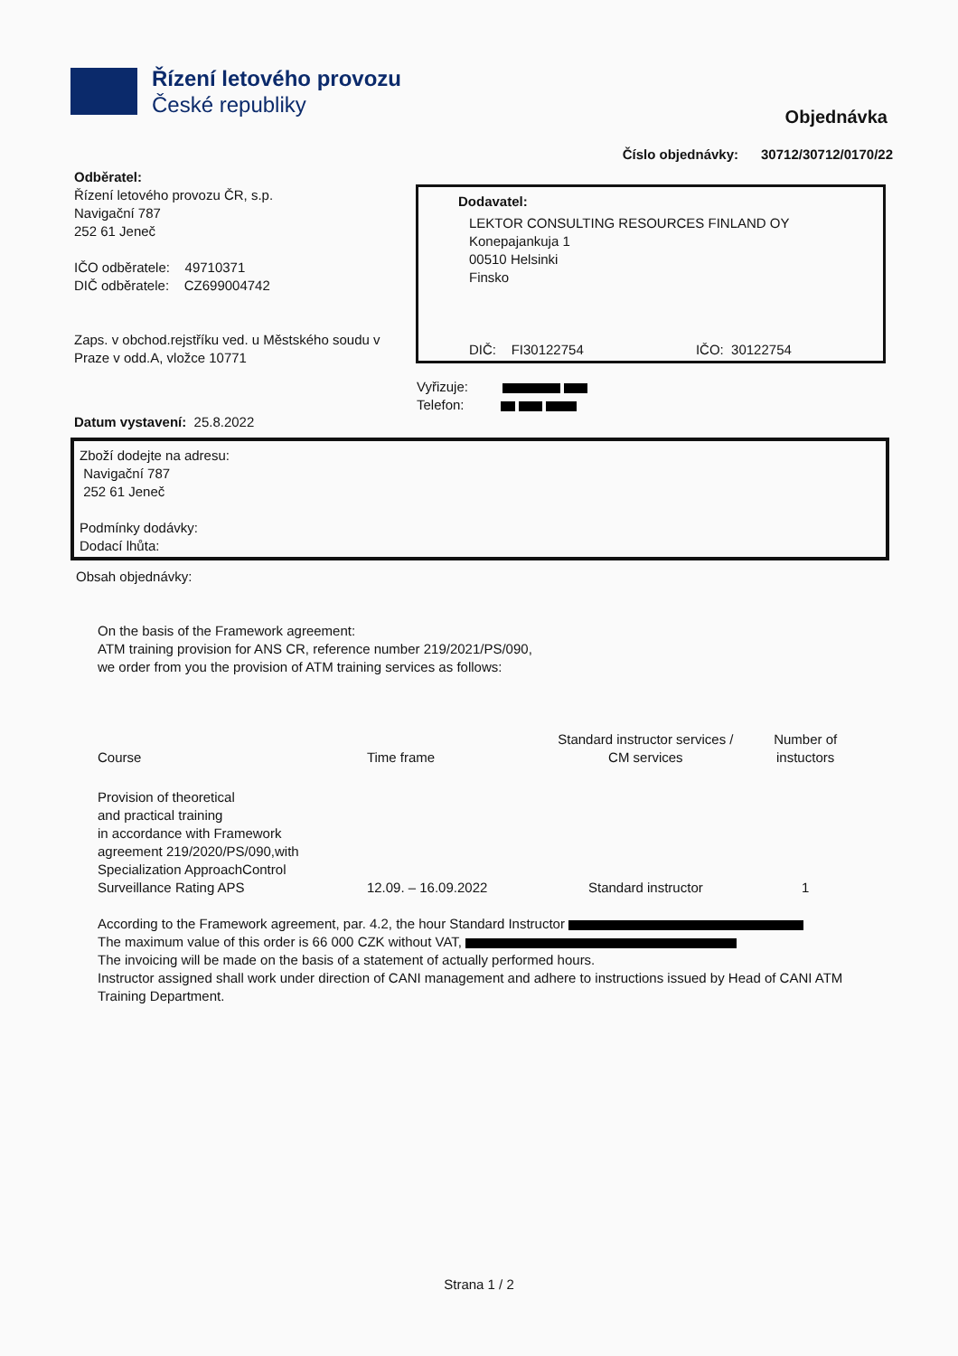Řízení letového provozu
České republiky
Objednávka
Číslo objednávky: 30712/30712/0170/22
Odběratel:
Řízení letového provozu ČR, s.p.
Navigační 787
252 61 Jeneč
IČO odběratele: 49710371
DIČ odběratele: CZ699004742
Zaps. v obchod.rejstříku ved. u Městského soudu v Praze v odd.A, vložce 10771
Dodavatel:
LEKTOR CONSULTING RESOURCES FINLAND OY
Konepajankuja 1
00510 Helsinki
Finsko
DIČ: FI30122754 IČO: 30122754
Vyřizuje:
Telefon:
Datum vystavení: 25.8.2022
Zboží dodejte na adresu:
Navigační 787
252 61 Jeneč
Podmínky dodávky:
Dodací lhůta:
Obsah objednávky:
On the basis of the Framework agreement:
ATM training provision for ANS CR, reference number 219/2021/PS/090,
we order from you the provision of ATM training services as follows:
| Course | Time frame | Standard instructor services / CM services | Number of instuctors |
| Provision of theoretical and practical training in accordance with Framework agreement 219/2020/PS/090,with Specialization ApproachControl Surveillance Rating APS | 12.09. – 16.09.2022 | Standard instructor | 1 |
According to the Framework agreement, par. 4.2, the hour Standard Instructor
The maximum value of this order is 66 000 CZK without VAT,
The invoicing will be made on the basis of a statement of actually performed hours.
Instructor assigned shall work under direction of CANI management and adhere to instructions issued by Head of CANI ATM Training Department.
Strana 1 / 2